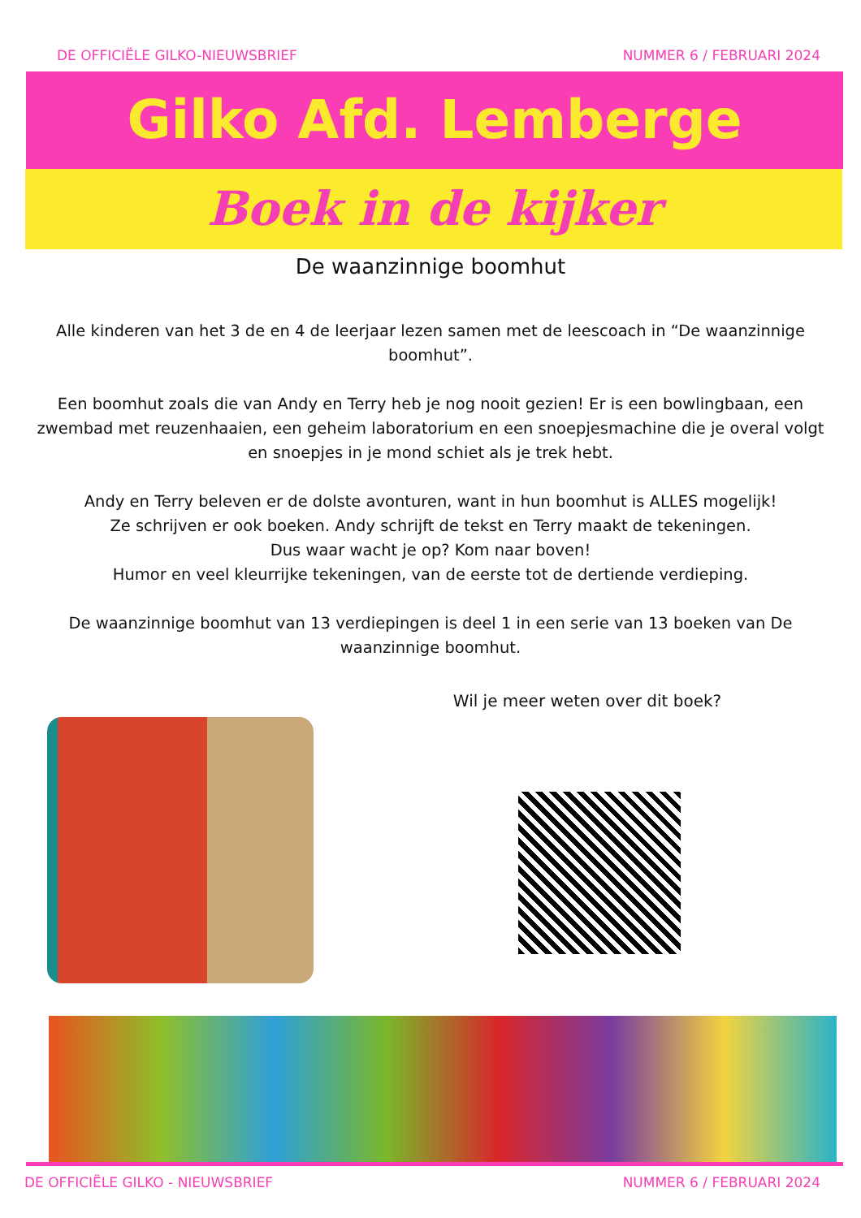DE OFFICIËLE GILKO-NIEUWSBRIEF NUMMER 6 / FEBRUARI 2024
Gilko Afd. Lemberge
Boek in de kijker
De waanzinnige boomhut
Alle kinderen van het 3 de en 4 de leerjaar lezen samen met de leescoach in “De waanzinnige boomhut”.
Een boomhut zoals die van Andy en Terry heb je nog nooit gezien! Er is een bowlingbaan, een zwembad met reuzenhaaien, een geheim laboratorium en een snoepjesmachine die je overal volgt en snoepjes in je mond schiet als je trek hebt.
Andy en Terry beleven er de dolste avonturen, want in hun boomhut is ALLES mogelijk!
Ze schrijven er ook boeken. Andy schrijft de tekst en Terry maakt de tekeningen.
Dus waar wacht je op? Kom naar boven!
Humor en veel kleurrijke tekeningen, van de eerste tot de dertiende verdieping.
De waanzinnige boomhut van 13 verdiepingen is deel 1 in een serie van 13 boeken van De waanzinnige boomhut.
Wil je meer weten over dit boek?
DE OFFICIËLE GILKO - NIEUWSBRIEF NUMMER 6 / FEBRUARI 2024